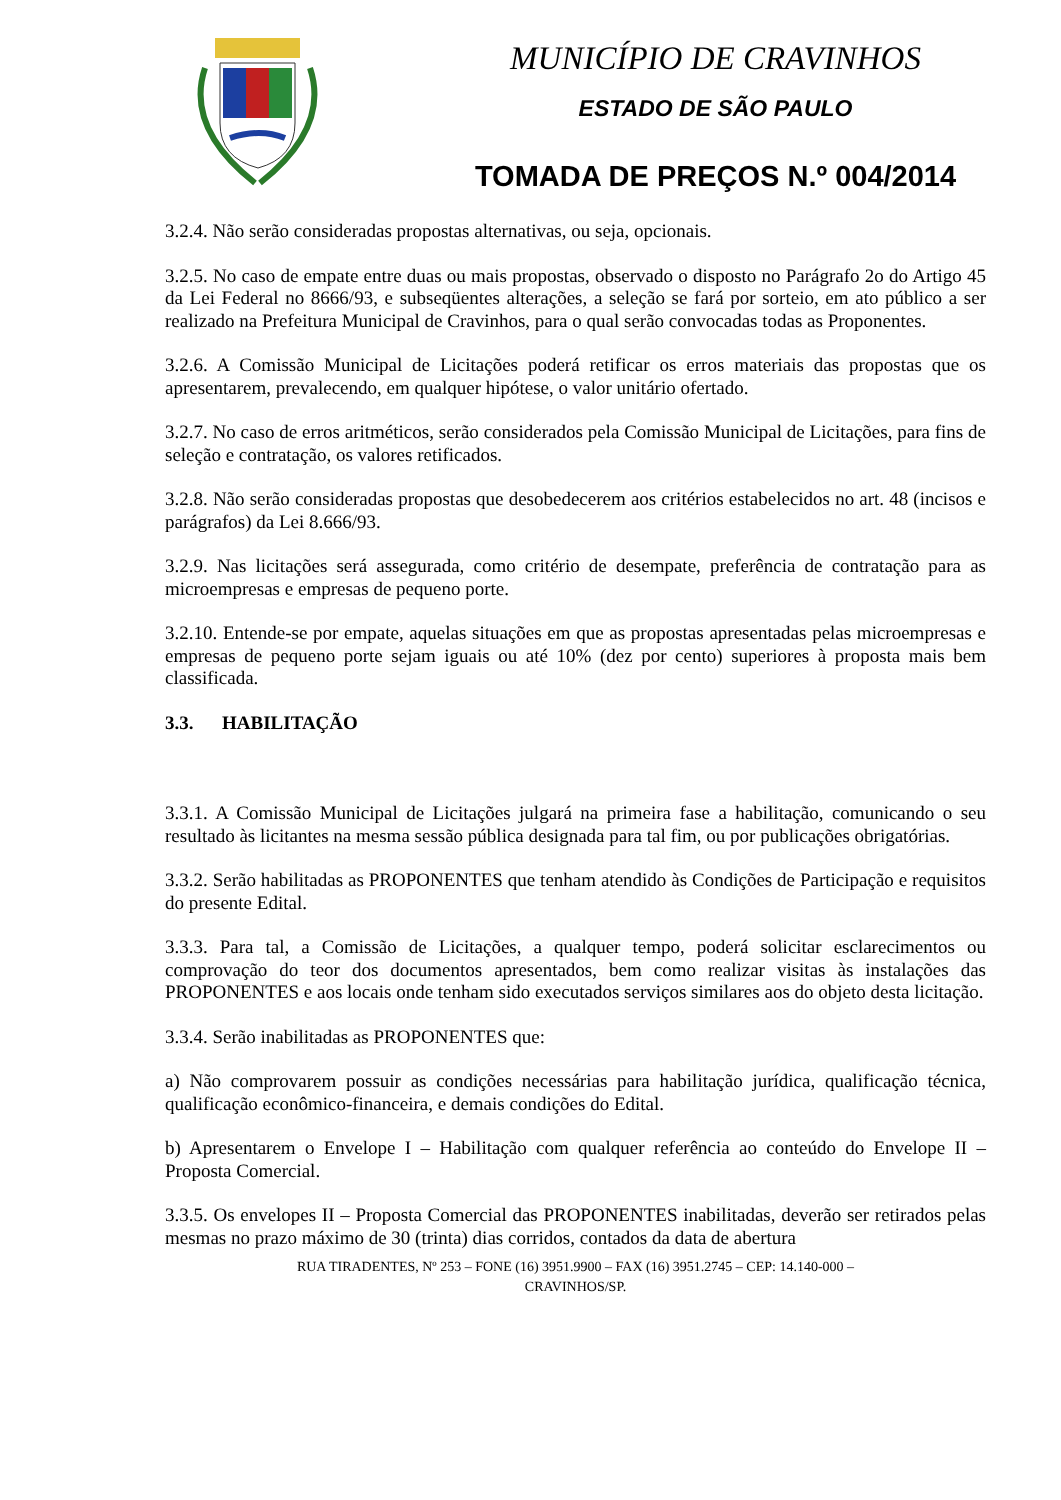MUNICÍPIO DE CRAVINHOS
ESTADO DE SÃO PAULO
TOMADA DE PREÇOS N.º 004/2014
3.2.4. Não serão consideradas propostas alternativas, ou seja, opcionais.
3.2.5. No caso de empate entre duas ou mais propostas, observado o disposto no Parágrafo 2o do Artigo 45 da Lei Federal no 8666/93, e subseqüentes alterações, a seleção se fará por sorteio, em ato público a ser realizado na Prefeitura Municipal de Cravinhos, para o qual serão convocadas todas as Proponentes.
3.2.6. A Comissão Municipal de Licitações poderá retificar os erros materiais das propostas que os apresentarem, prevalecendo, em qualquer hipótese, o valor unitário ofertado.
3.2.7. No caso de erros aritméticos, serão considerados pela Comissão Municipal de Licitações, para fins de seleção e contratação, os valores retificados.
3.2.8. Não serão consideradas propostas que desobedecerem aos critérios estabelecidos no art. 48 (incisos e parágrafos) da Lei 8.666/93.
3.2.9. Nas licitações será assegurada, como critério de desempate, preferência de contratação para as microempresas e empresas de pequeno porte.
3.2.10. Entende-se por empate, aquelas situações em que as propostas apresentadas pelas microempresas e empresas de pequeno porte sejam iguais ou até 10% (dez por cento) superiores à proposta mais bem classificada.
3.3. HABILITAÇÃO
3.3.1. A Comissão Municipal de Licitações julgará na primeira fase a habilitação, comunicando o seu resultado às licitantes na mesma sessão pública designada para tal fim, ou por publicações obrigatórias.
3.3.2. Serão habilitadas as PROPONENTES que tenham atendido às Condições de Participação e requisitos do presente Edital.
3.3.3. Para tal, a Comissão de Licitações, a qualquer tempo, poderá solicitar esclarecimentos ou comprovação do teor dos documentos apresentados, bem como realizar visitas às instalações das PROPONENTES e aos locais onde tenham sido executados serviços similares aos do objeto desta licitação.
3.3.4. Serão inabilitadas as PROPONENTES que:
a) Não comprovarem possuir as condições necessárias para habilitação jurídica, qualificação técnica, qualificação econômico-financeira, e demais condições do Edital.
b) Apresentarem o Envelope I – Habilitação com qualquer referência ao conteúdo do Envelope II – Proposta Comercial.
3.3.5. Os envelopes II – Proposta Comercial das PROPONENTES inabilitadas, deverão ser retirados pelas mesmas no prazo máximo de 30 (trinta) dias corridos, contados da data de abertura
RUA TIRADENTES, Nº 253 – FONE (16) 3951.9900 – FAX (16) 3951.2745 – CEP: 14.140-000 –
CRAVINHOS/SP.